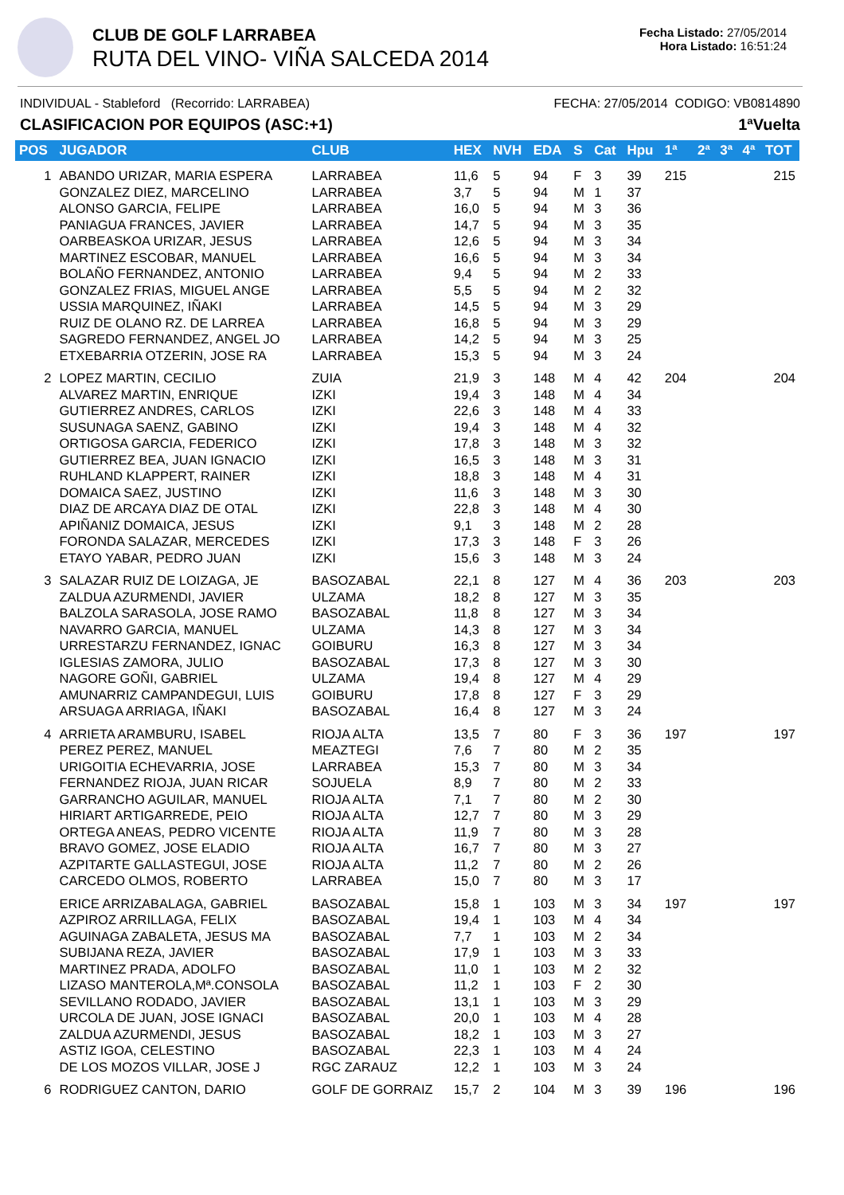CLUB DE GOLF LARRABEA
RUTA DEL VINO- VIÑA SALCEDA 2014
Fecha Listado: 27/05/2014
Hora Listado: 16:51:24
INDIVIDUAL - Stableford (Recorrido: LARRABEA) FECHA: 27/05/2014 CODIGO: VB0814890
CLASIFICACION POR EQUIPOS (ASC:+1) 1ªVuelta
| POS | JUGADOR | CLUB | HEX | NVH | EDA | S | Cat | Hpu | 1ª | 2ª | 3ª | 4ª | TOT |
| --- | --- | --- | --- | --- | --- | --- | --- | --- | --- | --- | --- | --- | --- |
| 1 | ABANDO URIZAR, MARIA ESPERA | LARRABEA | 11,6 | 5 | 94 | F | 3 | 39 | 215 | | | | 215 |
| | GONZALEZ DIEZ, MARCELINO | LARRABEA | 3,7 | 5 | 94 | M | 1 | 37 | | | | | |
| | ALONSO GARCIA, FELIPE | LARRABEA | 16,0 | 5 | 94 | M | 3 | 36 | | | | | |
| | PANIAGUA FRANCES, JAVIER | LARRABEA | 14,7 | 5 | 94 | M | 3 | 35 | | | | | |
| | OARBEASKOA URIZAR, JESUS | LARRABEA | 12,6 | 5 | 94 | M | 3 | 34 | | | | | |
| | MARTINEZ ESCOBAR, MANUEL | LARRABEA | 16,6 | 5 | 94 | M | 3 | 34 | | | | | |
| | BOLAÑO FERNANDEZ, ANTONIO | LARRABEA | 9,4 | 5 | 94 | M | 2 | 33 | | | | | |
| | GONZALEZ FRIAS, MIGUEL ANGE | LARRABEA | 5,5 | 5 | 94 | M | 2 | 32 | | | | | |
| | USSIA MARQUINEZ, IÑAKI | LARRABEA | 14,5 | 5 | 94 | M | 3 | 29 | | | | | |
| | RUIZ DE OLANO RZ. DE LARREA | LARRABEA | 16,8 | 5 | 94 | M | 3 | 29 | | | | | |
| | SAGREDO FERNANDEZ, ANGEL JO | LARRABEA | 14,2 | 5 | 94 | M | 3 | 25 | | | | | |
| | ETXEBARRIA OTZERIN, JOSE RA | LARRABEA | 15,3 | 5 | 94 | M | 3 | 24 | | | | | |
| 2 | LOPEZ MARTIN, CECILIO | ZUIA | 21,9 | 3 | 148 | M | 4 | 42 | 204 | | | | 204 |
| | ALVAREZ MARTIN, ENRIQUE | IZKI | 19,4 | 3 | 148 | M | 4 | 34 | | | | | |
| | GUTIERREZ ANDRES, CARLOS | IZKI | 22,6 | 3 | 148 | M | 4 | 33 | | | | | |
| | SUSUNAGA SAENZ, GABINO | IZKI | 19,4 | 3 | 148 | M | 4 | 32 | | | | | |
| | ORTIGOSA GARCIA, FEDERICO | IZKI | 17,8 | 3 | 148 | M | 3 | 32 | | | | | |
| | GUTIERREZ BEA, JUAN IGNACIO | IZKI | 16,5 | 3 | 148 | M | 3 | 31 | | | | | |
| | RUHLAND KLAPPERT, RAINER | IZKI | 18,8 | 3 | 148 | M | 4 | 31 | | | | | |
| | DOMAICA SAEZ, JUSTINO | IZKI | 11,6 | 3 | 148 | M | 3 | 30 | | | | | |
| | DIAZ DE ARCAYA DIAZ DE OTAL | IZKI | 22,8 | 3 | 148 | M | 4 | 30 | | | | | |
| | APIÑANIZ DOMAICA, JESUS | IZKI | 9,1 | 3 | 148 | M | 2 | 28 | | | | | |
| | FORONDA SALAZAR, MERCEDES | IZKI | 17,3 | 3 | 148 | F | 3 | 26 | | | | | |
| | ETAYO YABAR, PEDRO JUAN | IZKI | 15,6 | 3 | 148 | M | 3 | 24 | | | | | |
| 3 | SALAZAR RUIZ DE LOIZAGA, JE | BASOZABAL | 22,1 | 8 | 127 | M | 4 | 36 | 203 | | | | 203 |
| | ZALDUA AZURMENDI, JAVIER | ULZAMA | 18,2 | 8 | 127 | M | 3 | 35 | | | | | |
| | BALZOLA SARASOLA, JOSE RAMO | BASOZABAL | 11,8 | 8 | 127 | M | 3 | 34 | | | | | |
| | NAVARRO GARCIA, MANUEL | ULZAMA | 14,3 | 8 | 127 | M | 3 | 34 | | | | | |
| | URRESTARZU FERNANDEZ, IGNAC | GOIBURU | 16,3 | 8 | 127 | M | 3 | 34 | | | | | |
| | IGLESIAS ZAMORA, JULIO | BASOZABAL | 17,3 | 8 | 127 | M | 3 | 30 | | | | | |
| | NAGORE GOÑI, GABRIEL | ULZAMA | 19,4 | 8 | 127 | M | 4 | 29 | | | | | |
| | AMUNARRIZ CAMPANDEGUI, LUIS | GOIBURU | 17,8 | 8 | 127 | F | 3 | 29 | | | | | |
| | ARSUAGA ARRIAGA, IÑAKI | BASOZABAL | 16,4 | 8 | 127 | M | 3 | 24 | | | | | |
| 4 | ARRIETA ARAMBURU, ISABEL | RIOJA ALTA | 13,5 | 7 | 80 | F | 3 | 36 | 197 | | | | 197 |
| | PEREZ PEREZ, MANUEL | MEAZTEGI | 7,6 | 7 | 80 | M | 2 | 35 | | | | | |
| | URIGOITIA ECHEVARRIA, JOSE | LARRABEA | 15,3 | 7 | 80 | M | 3 | 34 | | | | | |
| | FERNANDEZ RIOJA, JUAN RICAR | SOJUELA | 8,9 | 7 | 80 | M | 2 | 33 | | | | | |
| | GARRANCHO AGUILAR, MANUEL | RIOJA ALTA | 7,1 | 7 | 80 | M | 2 | 30 | | | | | |
| | HIRIART ARTIGARREDE, PEIO | RIOJA ALTA | 12,7 | 7 | 80 | M | 3 | 29 | | | | | |
| | ORTEGA ANEAS, PEDRO VICENTE | RIOJA ALTA | 11,9 | 7 | 80 | M | 3 | 28 | | | | | |
| | BRAVO GOMEZ, JOSE ELADIO | RIOJA ALTA | 16,7 | 7 | 80 | M | 3 | 27 | | | | | |
| | AZPITARTE GALLASTEGUI, JOSE | RIOJA ALTA | 11,2 | 7 | 80 | M | 2 | 26 | | | | | |
| | CARCEDO OLMOS, ROBERTO | LARRABEA | 15,0 | 7 | 80 | M | 3 | 17 | | | | | |
| | ERICE ARRIZABALAGA, GABRIEL | BASOZABAL | 15,8 | 1 | 103 | M | 3 | 34 | 197 | | | | 197 |
| | AZPIROZ ARRILLAGA, FELIX | BASOZABAL | 19,4 | 1 | 103 | M | 4 | 34 | | | | | |
| | AGUINAGA ZABALETA, JESUS MA | BASOZABAL | 7,7 | 1 | 103 | M | 2 | 34 | | | | | |
| | SUBIJANA REZA, JAVIER | BASOZABAL | 17,9 | 1 | 103 | M | 3 | 33 | | | | | |
| | MARTINEZ PRADA, ADOLFO | BASOZABAL | 11,0 | 1 | 103 | M | 2 | 32 | | | | | |
| | LIZASO MANTEROLA,Mª.CONSOLA | BASOZABAL | 11,2 | 1 | 103 | F | 2 | 30 | | | | | |
| | SEVILLANO RODADO, JAVIER | BASOZABAL | 13,1 | 1 | 103 | M | 3 | 29 | | | | | |
| | URCOLA DE JUAN, JOSE IGNACI | BASOZABAL | 20,0 | 1 | 103 | M | 4 | 28 | | | | | |
| | ZALDUA AZURMENDI, JESUS | BASOZABAL | 18,2 | 1 | 103 | M | 3 | 27 | | | | | |
| | ASTIZ IGOA, CELESTINO | BASOZABAL | 22,3 | 1 | 103 | M | 4 | 24 | | | | | |
| | DE LOS MOZOS VILLAR, JOSE J | RGC ZARAUZ | 12,2 | 1 | 103 | M | 3 | 24 | | | | | |
| 6 | RODRIGUEZ CANTON, DARIO | GOLF DE GORRAIZ | 15,7 | 2 | 104 | M | 3 | 39 | 196 | | | | 196 |